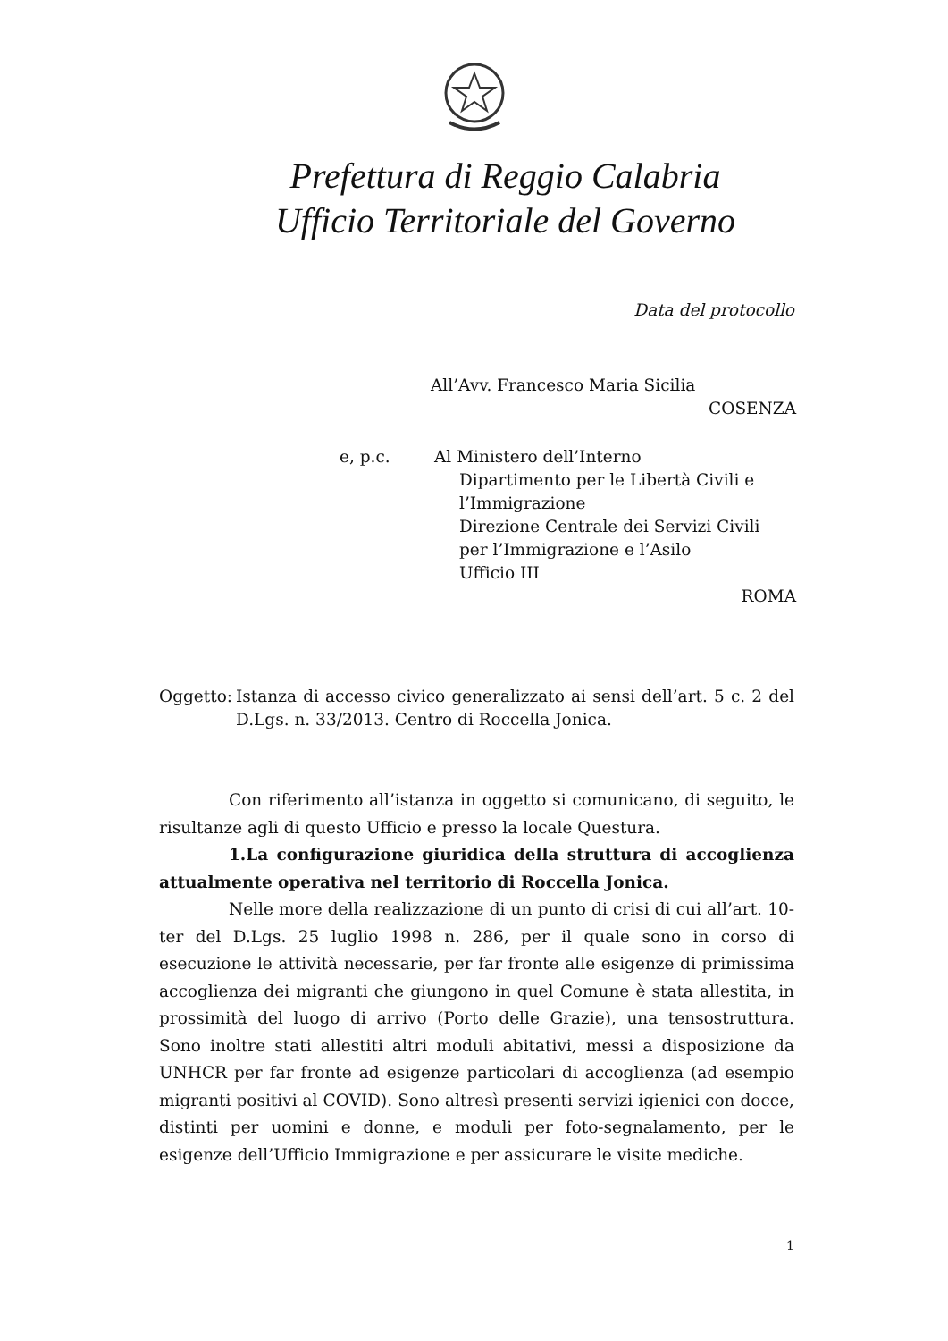Prefettura di Reggio Calabria
Ufficio Territoriale del Governo
Data del protocollo
All’Avv. Francesco Maria Sicilia
COSENZA
e, p.c. Al Ministero dell’Interno
Dipartimento per le Libertà Civili e
l’Immigrazione
Direzione Centrale dei Servizi Civili
per l’Immigrazione e l’Asilo
Ufficio III
ROMA
Oggetto:
Istanza di accesso civico generalizzato ai sensi dell’art. 5 c. 2 del D.Lgs. n. 33/2013. Centro di Roccella Jonica.
Con riferimento all’istanza in oggetto si comunicano, di seguito, le risultanze agli di questo Ufficio e presso la locale Questura.
1.La configurazione giuridica della struttura di accoglienza attualmente operativa nel territorio di Roccella Jonica.
Nelle more della realizzazione di un punto di crisi di cui all’art. 10-ter del D.Lgs. 25 luglio 1998 n. 286, per il quale sono in corso di esecuzione le attività necessarie, per far fronte alle esigenze di primissima accoglienza dei migranti che giungono in quel Comune è stata allestita, in prossimità del luogo di arrivo (Porto delle Grazie), una tensostruttura. Sono inoltre stati allestiti altri moduli abitativi, messi a disposizione da UNHCR per far fronte ad esigenze particolari di accoglienza (ad esempio migranti positivi al COVID). Sono altresì presenti servizi igienici con docce, distinti per uomini e donne, e moduli per foto-segnalamento, per le esigenze dell’Ufficio Immigrazione e per assicurare le visite mediche.
1